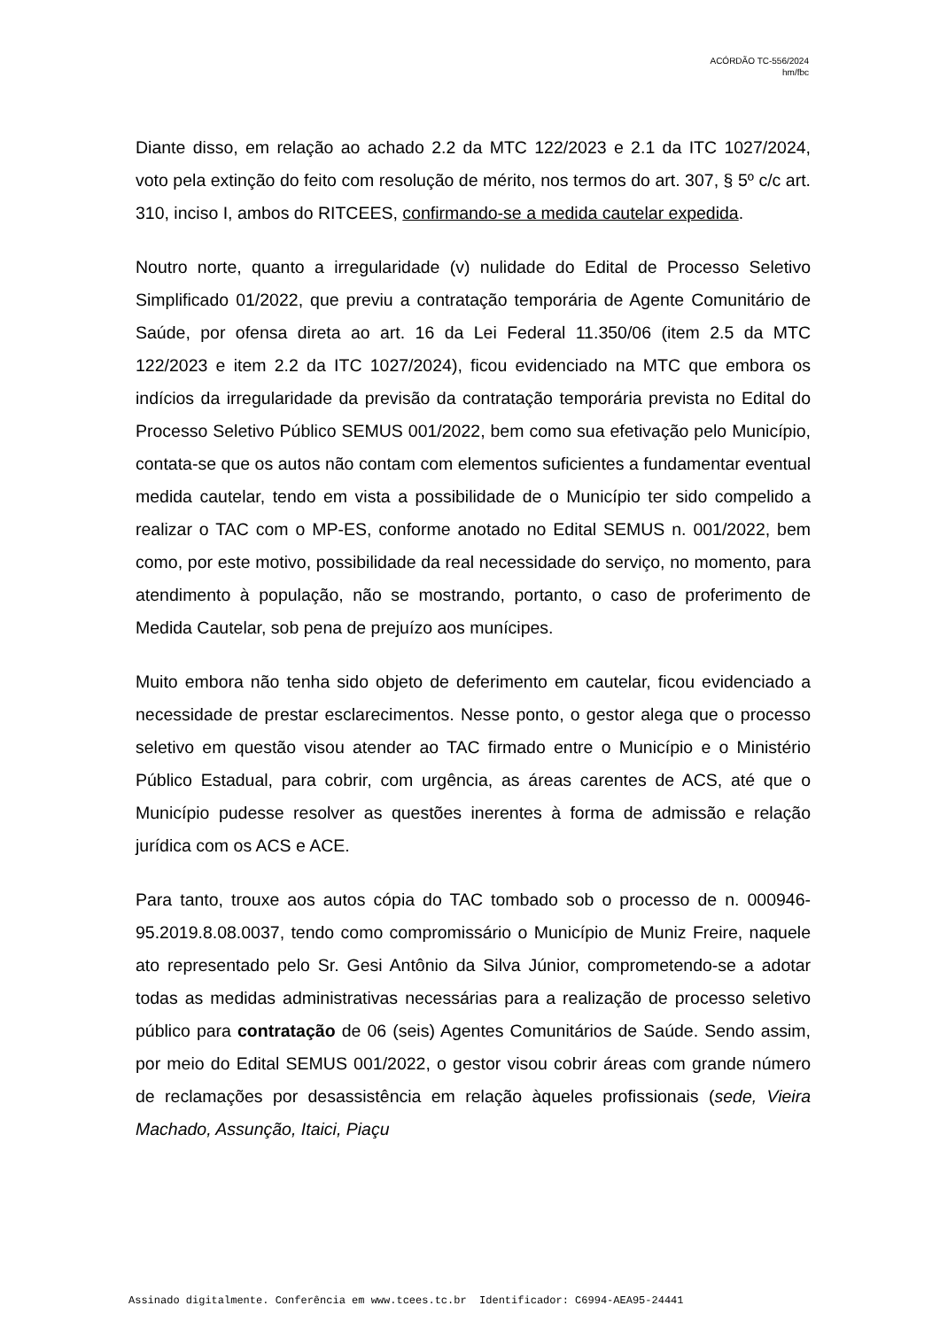ACÓRDÃO TC-556/2024
hm/fbc
Diante disso, em relação ao achado 2.2 da MTC 122/2023 e 2.1 da ITC 1027/2024, voto pela extinção do feito com resolução de mérito, nos termos do art. 307, § 5º c/c art. 310, inciso I, ambos do RITCEES, confirmando-se a medida cautelar expedida.
Noutro norte, quanto a irregularidade (v) nulidade do Edital de Processo Seletivo Simplificado 01/2022, que previu a contratação temporária de Agente Comunitário de Saúde, por ofensa direta ao art. 16 da Lei Federal 11.350/06 (item 2.5 da MTC 122/2023 e item 2.2 da ITC 1027/2024), ficou evidenciado na MTC que embora os indícios da irregularidade da previsão da contratação temporária prevista no Edital do Processo Seletivo Público SEMUS 001/2022, bem como sua efetivação pelo Município, contata-se que os autos não contam com elementos suficientes a fundamentar eventual medida cautelar, tendo em vista a possibilidade de o Município ter sido compelido a realizar o TAC com o MP-ES, conforme anotado no Edital SEMUS n. 001/2022, bem como, por este motivo, possibilidade da real necessidade do serviço, no momento, para atendimento à população, não se mostrando, portanto, o caso de proferimento de Medida Cautelar, sob pena de prejuízo aos munícipes.
Muito embora não tenha sido objeto de deferimento em cautelar, ficou evidenciado a necessidade de prestar esclarecimentos. Nesse ponto, o gestor alega que o processo seletivo em questão visou atender ao TAC firmado entre o Município e o Ministério Público Estadual, para cobrir, com urgência, as áreas carentes de ACS, até que o Município pudesse resolver as questões inerentes à forma de admissão e relação jurídica com os ACS e ACE.
Para tanto, trouxe aos autos cópia do TAC tombado sob o processo de n. 000946-95.2019.8.08.0037, tendo como compromissário o Município de Muniz Freire, naquele ato representado pelo Sr. Gesi Antônio da Silva Júnior, comprometendo-se a adotar todas as medidas administrativas necessárias para a realização de processo seletivo público para contratação de 06 (seis) Agentes Comunitários de Saúde. Sendo assim, por meio do Edital SEMUS 001/2022, o gestor visou cobrir áreas com grande número de reclamações por desassistência em relação àqueles profissionais (sede, Vieira Machado, Assunção, Itaici, Piaçu
Assinado digitalmente. Conferência em www.tcees.tc.br Identificador: C6994-AEA95-24441